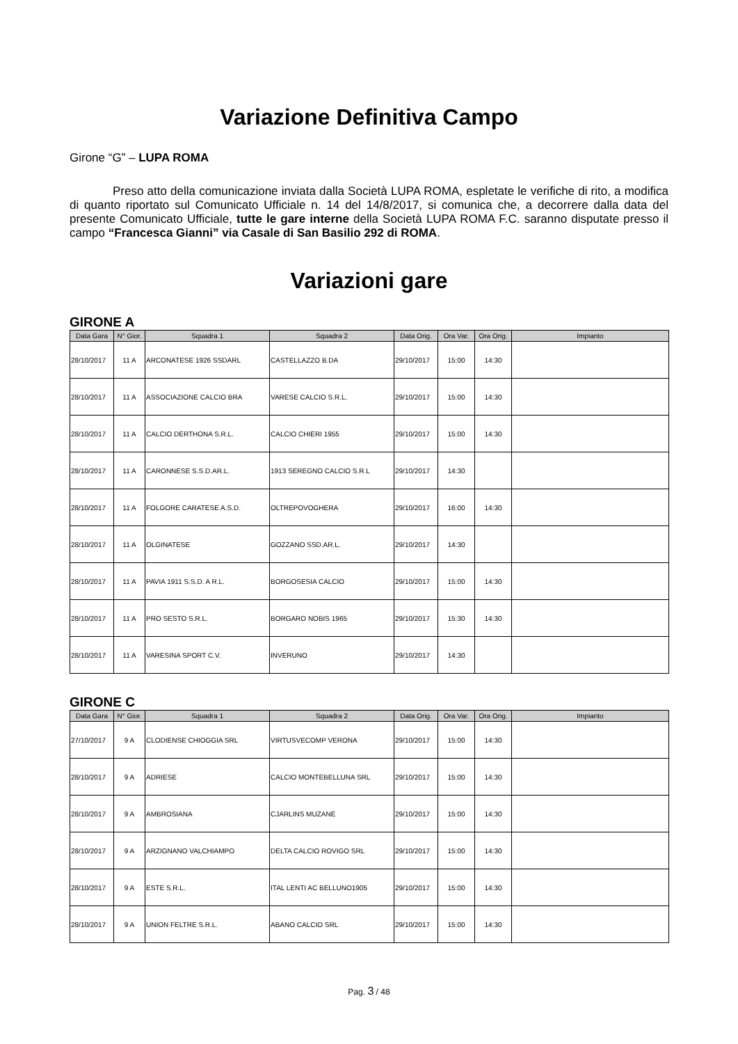Variazione Definitiva Campo
Girone “G” – LUPA ROMA
Preso atto della comunicazione inviata dalla Società LUPA ROMA, espletate le verifiche di rito, a modifica di quanto riportato sul Comunicato Ufficiale n. 14 del 14/8/2017, si comunica che, a decorrere dalla data del presente Comunicato Ufficiale, tutte le gare interne della Società LUPA ROMA F.C. saranno disputate presso il campo “Francesca Gianni” via Casale di San Basilio 292 di ROMA.
Variazioni gare
GIRONE A
| Data Gara | N° Gior. | Squadra 1 | Squadra 2 | Data Orig. | Ora Var. | Ora Orig. | Impianto |
| --- | --- | --- | --- | --- | --- | --- | --- |
| 28/10/2017 | 11 A | ARCONATESE 1926 SSDARL | CASTELLAZZO B.DA | 29/10/2017 | 15:00 | 14:30 | |
| 28/10/2017 | 11 A | ASSOCIAZIONE CALCIO BRA | VARESE CALCIO S.R.L. | 29/10/2017 | 15:00 | 14:30 | |
| 28/10/2017 | 11 A | CALCIO DERTHONA S.R.L. | CALCIO CHIERI 1955 | 29/10/2017 | 15:00 | 14:30 | |
| 28/10/2017 | 11 A | CARONNESE S.S.D.AR.L. | 1913 SEREGNO CALCIO S.R.L | 29/10/2017 | 14:30 | | |
| 28/10/2017 | 11 A | FOLGORE CARATESE A.S.D. | OLTREPOVOGHERA | 29/10/2017 | 16:00 | 14:30 | |
| 28/10/2017 | 11 A | OLGINATESE | GOZZANO SSD.AR.L. | 29/10/2017 | 14:30 | | |
| 28/10/2017 | 11 A | PAVIA 1911 S.S.D. A R.L. | BORGOSESIA CALCIO | 29/10/2017 | 15:00 | 14:30 | |
| 28/10/2017 | 11 A | PRO SESTO S.R.L. | BORGARO NOBIS 1965 | 29/10/2017 | 15:30 | 14:30 | |
| 28/10/2017 | 11 A | VARESINA SPORT C.V. | INVERUNO | 29/10/2017 | 14:30 | | |
GIRONE C
| Data Gara | N° Gior. | Squadra 1 | Squadra 2 | Data Orig. | Ora Var. | Ora Orig. | Impianto |
| --- | --- | --- | --- | --- | --- | --- | --- |
| 27/10/2017 | 9 A | CLODIENSE CHIOGGIA SRL | VIRTUSVECOMP VERONA | 29/10/2017 | 15:00 | 14:30 | |
| 28/10/2017 | 9 A | ADRIESE | CALCIO MONTEBELLUNA SRL | 29/10/2017 | 15:00 | 14:30 | |
| 28/10/2017 | 9 A | AMBROSIANA | CJARLINS MUZANE | 29/10/2017 | 15:00 | 14:30 | |
| 28/10/2017 | 9 A | ARZIGNANO VALCHIAMPO | DELTA CALCIO ROVIGO SRL | 29/10/2017 | 15:00 | 14:30 | |
| 28/10/2017 | 9 A | ESTE S.R.L. | ITAL LENTI AC BELLUNO1905 | 29/10/2017 | 15:00 | 14:30 | |
| 28/10/2017 | 9 A | UNION FELTRE S.R.L. | ABANO CALCIO SRL | 29/10/2017 | 15:00 | 14:30 | |
Pag. 3 / 48